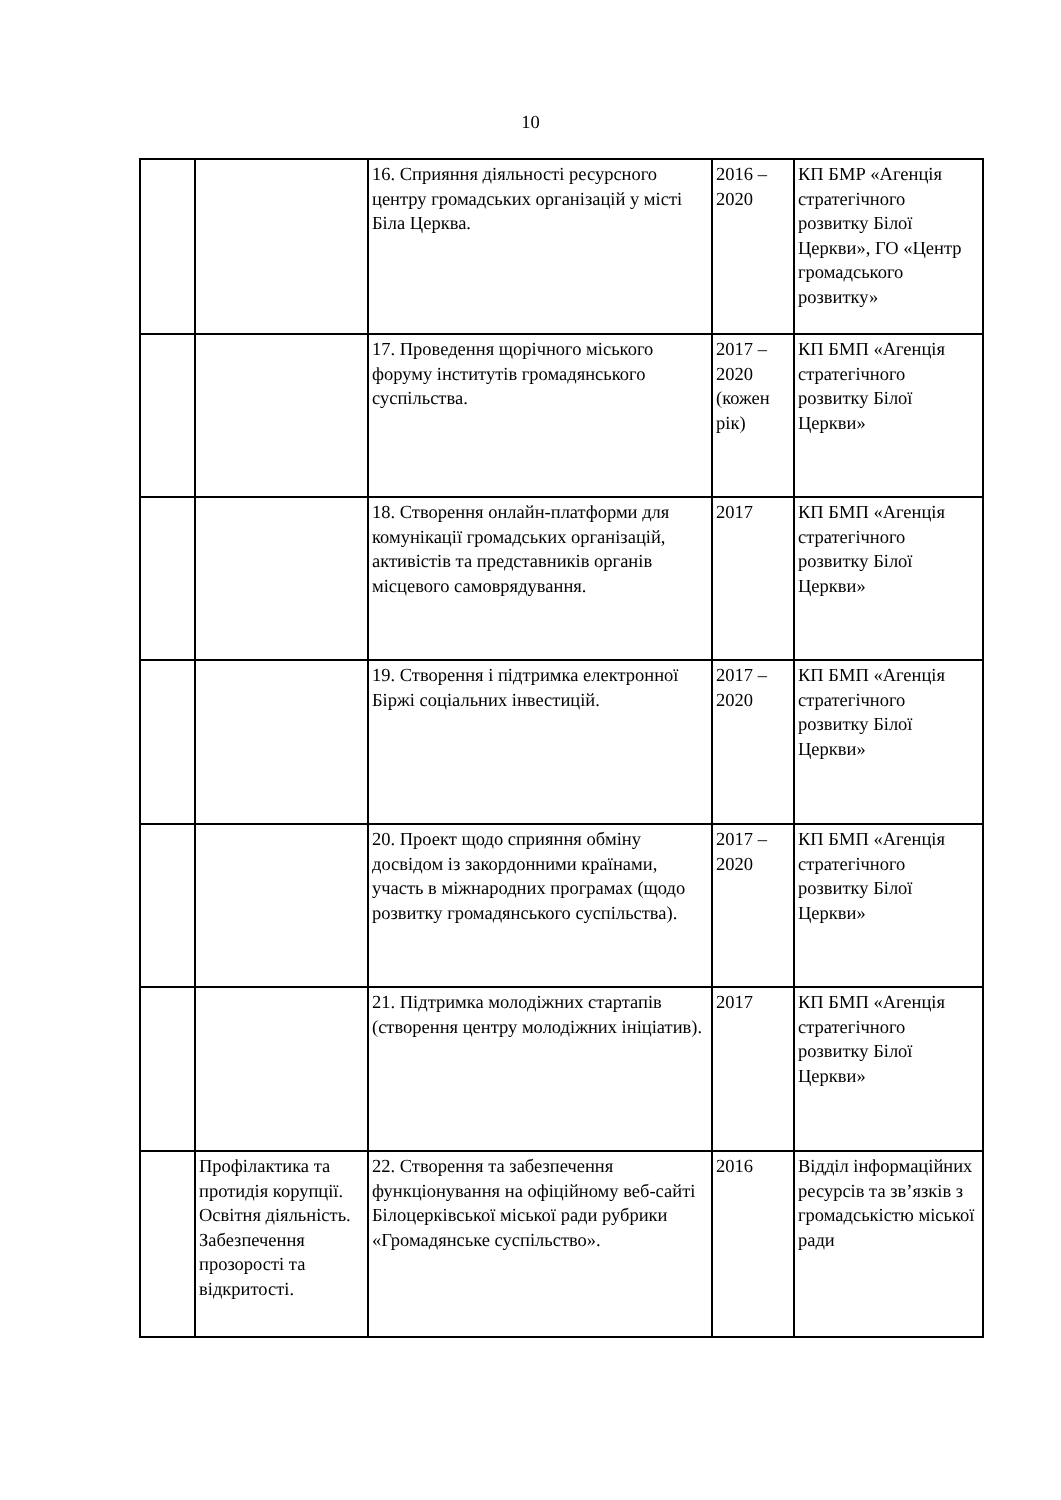10
| | | 16. Сприяння діяльності ресурсного центру громадських організацій у місті Біла Церква. | 2016 – 2020 | КП БМР «Агенція стратегічного розвитку Білої Церкви», ГО «Центр громадського розвитку» |
| | | 17. Проведення щорічного міського форуму інститутів громадянського суспільства. | 2017 – 2020 (кожен рік) | КП БМП «Агенція стратегічного розвитку Білої Церкви» |
| | | 18. Створення онлайн-платформи для комунікації громадських організацій, активістів та представників органів місцевого самоврядування. | 2017 | КП БМП «Агенція стратегічного розвитку Білої Церкви» |
| | | 19. Створення і підтримка електронної Біржі соціальних інвестицій. | 2017 – 2020 | КП БМП «Агенція стратегічного розвитку Білої Церкви» |
| | | 20. Проект щодо сприяння обміну досвідом із закордонними країнами, участь в міжнародних програмах (щодо розвитку громадянського суспільства). | 2017 – 2020 | КП БМП «Агенція стратегічного розвитку Білої Церкви» |
| | | 21. Підтримка молодіжних стартапів (створення центру молодіжних ініціатив). | 2017 | КП БМП «Агенція стратегічного розвитку Білої Церкви» |
| | Профілактика та протидія корупції. Освітня діяльність. Забезпечення прозорості та відкритості. | 22. Створення та забезпечення функціонування на офіційному веб-сайті Білоцерківської міської ради рубрики «Громадянське суспільство». | 2016 | Відділ інформаційних ресурсів та зв’язків з громадськістю міської ради |